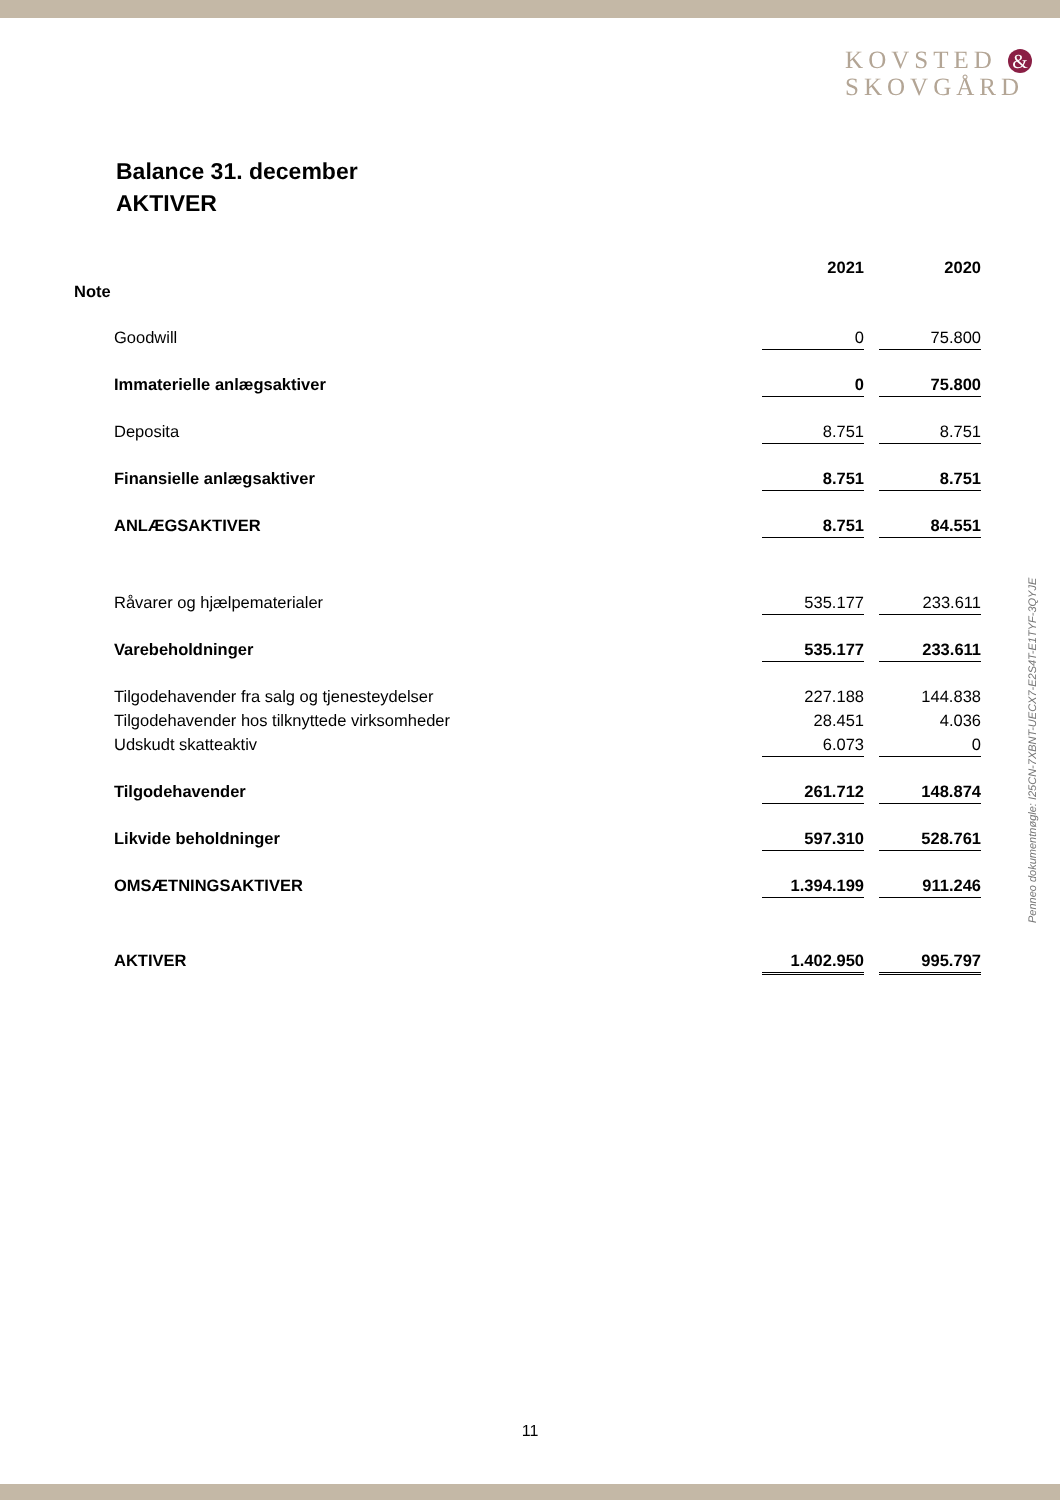KOVSTED &
SKOVGÅRD
Balance 31. december
AKTIVER
Penneo dokumentnøgle: I25CN-7XBNT-UECX7-E2S4T-E1TYF-3QYJE
| | | 2021 | | 2020 |
| Note | | | | |
| | Goodwill | 0 | | 75.800 |
| | Immaterielle anlægsaktiver | 0 | | 75.800 |
| | Deposita | 8.751 | | 8.751 |
| | Finansielle anlægsaktiver | 8.751 | | 8.751 |
| | ANLÆGSAKTIVER | 8.751 | | 84.551 |
| | Råvarer og hjælpematerialer | 535.177 | | 233.611 |
| | Varebeholdninger | 535.177 | | 233.611 |
| | Tilgodehavender fra salg og tjenesteydelser | 227.188 | | 144.838 |
| | Tilgodehavender hos tilknyttede virksomheder | 28.451 | | 4.036 |
| | Udskudt skatteaktiv | 6.073 | | 0 |
| | Tilgodehavender | 261.712 | | 148.874 |
| | Likvide beholdninger | 597.310 | | 528.761 |
| | OMSÆTNINGSAKTIVER | 1.394.199 | | 911.246 |
| | AKTIVER | 1.402.950 | | 995.797 |
11